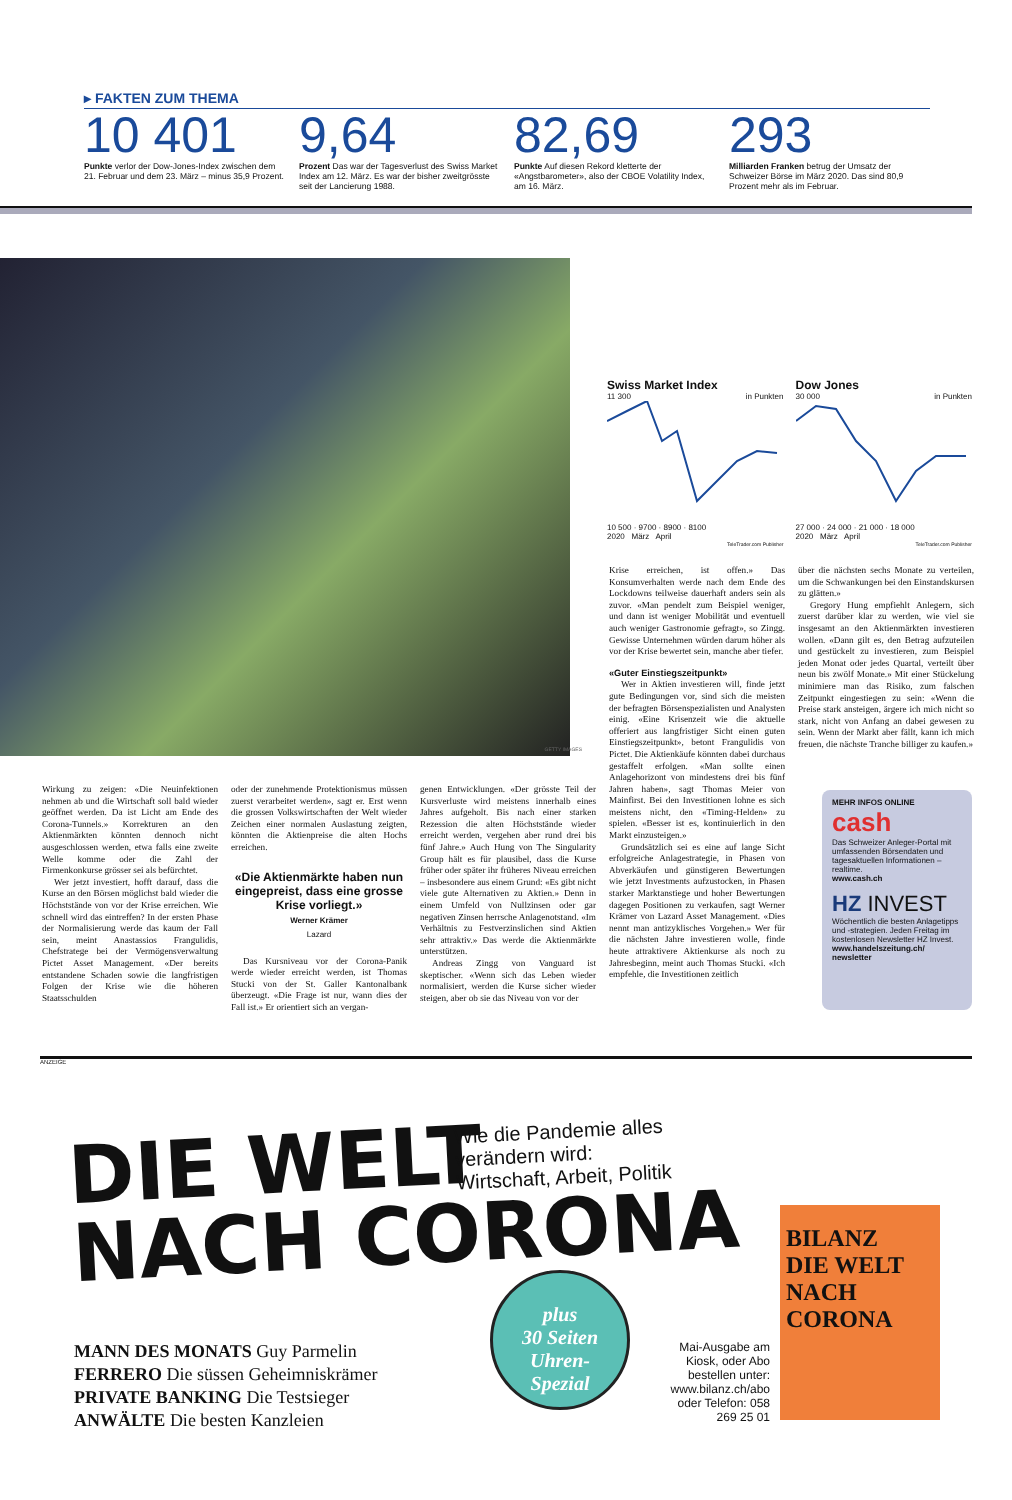▸ FAKTEN ZUM THEMA
10 401
Punkte verlor der Dow-Jones-Index zwischen dem 21. Februar und dem 23. März – minus 35,9 Prozent.
9,64
Prozent Das war der Tagesverlust des Swiss Market Index am 12. März. Es war der bisher zweitgrösste seit der Lancierung 1988.
82,69
Punkte Auf diesen Rekord kletterte der «Angstbarometer», also der CBOE Volatility Index, am 16. März.
293
Milliarden Franken betrug der Umsatz der Schweizer Börse im März 2020. Das sind 80,9 Prozent mehr als im Februar.
GETTY IMAGES
Swiss Market Index
11 300 in Punkten
10 500 · 9700 · 8900 · 8100
2020 März April
TeleTrader.com Publisher
Dow Jones
30 000 in Punkten
27 000 · 24 000 · 21 000 · 18 000
2020 März April
TeleTrader.com Publisher
Wirkung zu zeigen: «Die Neuinfektionen nehmen ab und die Wirtschaft soll bald wieder geöffnet werden. Da ist Licht am Ende des Corona-Tunnels.» Korrekturen an den Aktienmärkten könnten dennoch nicht ausgeschlossen werden, etwa falls eine zweite Welle komme oder die Zahl der Firmenkonkurse grösser sei als befürchtet.
Wer jetzt investiert, hofft darauf, dass die Kurse an den Börsen möglichst bald wieder die Höchststände von vor der Krise erreichen. Wie schnell wird das eintreffen? In der ersten Phase der Normalisierung werde das kaum der Fall sein, meint Anastassios Frangulidis, Chefstratege bei der Vermögensverwaltung Pictet Asset Management. «Der bereits entstandene Schaden sowie die langfristigen Folgen der Krise wie die höheren Staatsschulden
oder der zunehmende Protektionismus müssen zuerst verarbeitet werden», sagt er. Erst wenn die grossen Volkswirtschaften der Welt wieder Zeichen einer normalen Auslastung zeigten, könnten die Aktienpreise die alten Hochs erreichen.
«Die Aktienmärkte haben nun eingepreist, dass eine grosse Krise vorliegt.»
Werner Krämer
Lazard
Das Kursniveau vor der Corona-Panik werde wieder erreicht werden, ist Thomas Stucki von der St. Galler Kantonalbank überzeugt. «Die Frage ist nur, wann dies der Fall ist.» Er orientiert sich an vergan-
genen Entwicklungen. «Der grösste Teil der Kursverluste wird meistens innerhalb eines Jahres aufgeholt. Bis nach einer starken Rezession die alten Höchststände wieder erreicht werden, vergehen aber rund drei bis fünf Jahre.» Auch Hung von The Singularity Group hält es für plausibel, dass die Kurse früher oder später ihr früheres Niveau erreichen – insbesondere aus einem Grund: «Es gibt nicht viele gute Alternativen zu Aktien.» Denn in einem Umfeld von Nullzinsen oder gar negativen Zinsen herrsche Anlagenotstand. «Im Verhältnis zu Festverzinslichen sind Aktien sehr attraktiv.» Das werde die Aktienmärkte unterstützen.
Andreas Zingg von Vanguard ist skeptischer. «Wenn sich das Leben wieder normalisiert, werden die Kurse sicher wieder steigen, aber ob sie das Niveau von vor der
Krise erreichen, ist offen.» Das Konsumverhalten werde nach dem Ende des Lockdowns teilweise dauerhaft anders sein als zuvor. «Man pendelt zum Beispiel weniger, und dann ist weniger Mobilität und eventuell auch weniger Gastronomie gefragt», so Zingg. Gewisse Unternehmen würden darum höher als vor der Krise bewertet sein, manche aber tiefer.
«Guter Einstiegszeitpunkt»
Wer in Aktien investieren will, finde jetzt gute Bedingungen vor, sind sich die meisten der befragten Börsenspezialisten und Analysten einig. «Eine Krisenzeit wie die aktuelle offeriert aus langfristiger Sicht einen guten Einstiegszeitpunkt», betont Frangulidis von Pictet. Die Aktienkäufe könnten dabei durchaus gestaffelt erfolgen. «Man sollte einen Anlagehorizont von mindestens drei bis fünf Jahren haben», sagt Thomas Meier von Mainfirst. Bei den Investitionen lohne es sich meistens nicht, den «Timing-Helden» zu spielen. «Besser ist es, kontinuierlich in den Markt einzusteigen.»
Grundsätzlich sei es eine auf lange Sicht erfolgreiche Anlagestrategie, in Phasen von Abverkäufen und günstigeren Bewertungen wie jetzt Investments aufzustocken, in Phasen starker Marktanstiege und hoher Bewertungen dagegen Positionen zu verkaufen, sagt Werner Krämer von Lazard Asset Management. «Dies nennt man antizyklisches Vorgehen.» Wer für die nächsten Jahre investieren wolle, finde heute attraktivere Aktienkurse als noch zu Jahresbeginn, meint auch Thomas Stucki. «Ich empfehle, die Investitionen zeitlich
über die nächsten sechs Monate zu verteilen, um die Schwankungen bei den Einstandskursen zu glätten.»
Gregory Hung empfiehlt Anlegern, sich zuerst darüber klar zu werden, wie viel sie insgesamt an den Aktienmärkten investieren wollen. «Dann gilt es, den Betrag aufzuteilen und gestückelt zu investieren, zum Beispiel jeden Monat oder jedes Quartal, verteilt über neun bis zwölf Monate.» Mit einer Stückelung minimiere man das Risiko, zum falschen Zeitpunkt eingestiegen zu sein: «Wenn die Preise stark ansteigen, ärgere ich mich nicht so stark, nicht von Anfang an dabei gewesen zu sein. Wenn der Markt aber fällt, kann ich mich freuen, die nächste Tranche billiger zu kaufen.»
MEHR INFOS ONLINE
cash
Das Schweizer Anleger-Portal mit umfassenden Börsendaten und tagesaktuellen Informationen – realtime.
www.cash.ch
HZ INVEST
Wöchentlich die besten Anlagetipps und -strategien. Jeden Freitag im kostenlosen Newsletter HZ Invest.
www.handelszeitung.ch/ newsletter
ANZEIGE
DIE WELT
NACH CORONA
Wie die Pandemie alles
verändern wird:
Wirtschaft, Arbeit, Politik
MANN DES MONATS Guy Parmelin
FERRERO Die süssen Geheimniskrämer
PRIVATE BANKING Die Testsieger
ANWÄLTE Die besten Kanzleien
plus
30 Seiten
Uhren-
Spezial
Mai-Ausgabe am Kiosk, oder Abo bestellen unter: www.bilanz.ch/abo oder Telefon: 058 269 25 01
BILANZ
DIE WELT NACH CORONA